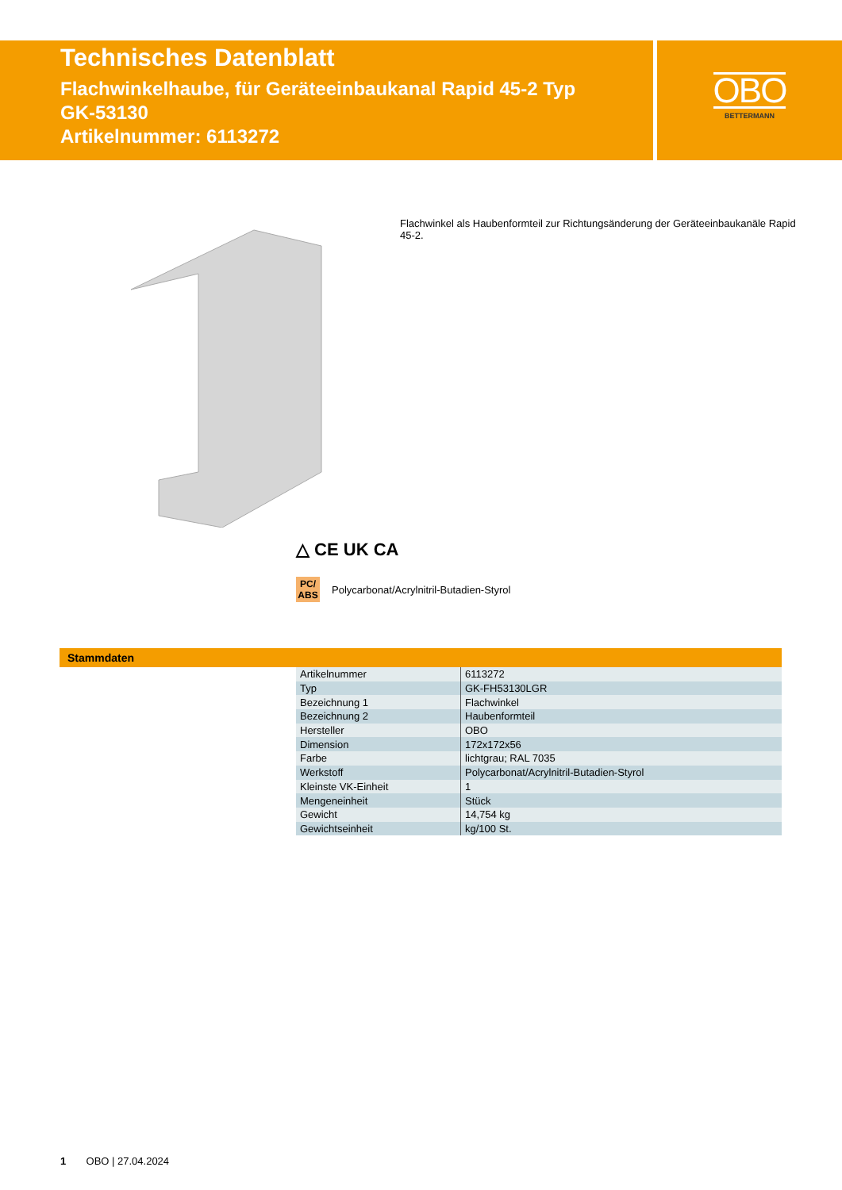Technisches Datenblatt
Flachwinkelhaube, für Geräteeinbaukanal Rapid 45-2 Typ
GK-53130
Artikelnummer: 6113272
OBO
BETTERMANN
Flachwinkel als Haubenformteil zur Richtungsänderung der Geräteeinbaukanäle Rapid 45-2.
△ CE UK CA
PC/ ABS Polycarbonat/Acrylnitril-Butadien-Styrol
Stammdaten
| Artikelnummer | 6113272 |
| Typ | GK-FH53130LGR |
| Bezeichnung 1 | Flachwinkel |
| Bezeichnung 2 | Haubenformteil |
| Hersteller | OBO |
| Dimension | 172x172x56 |
| Farbe | lichtgrau; RAL 7035 |
| Werkstoff | Polycarbonat/Acrylnitril-Butadien-Styrol |
| Kleinste VK-Einheit | 1 |
| Mengeneinheit | Stück |
| Gewicht | 14,754 kg |
| Gewichtseinheit | kg/100 St. |
1 OBO | 27.04.2024